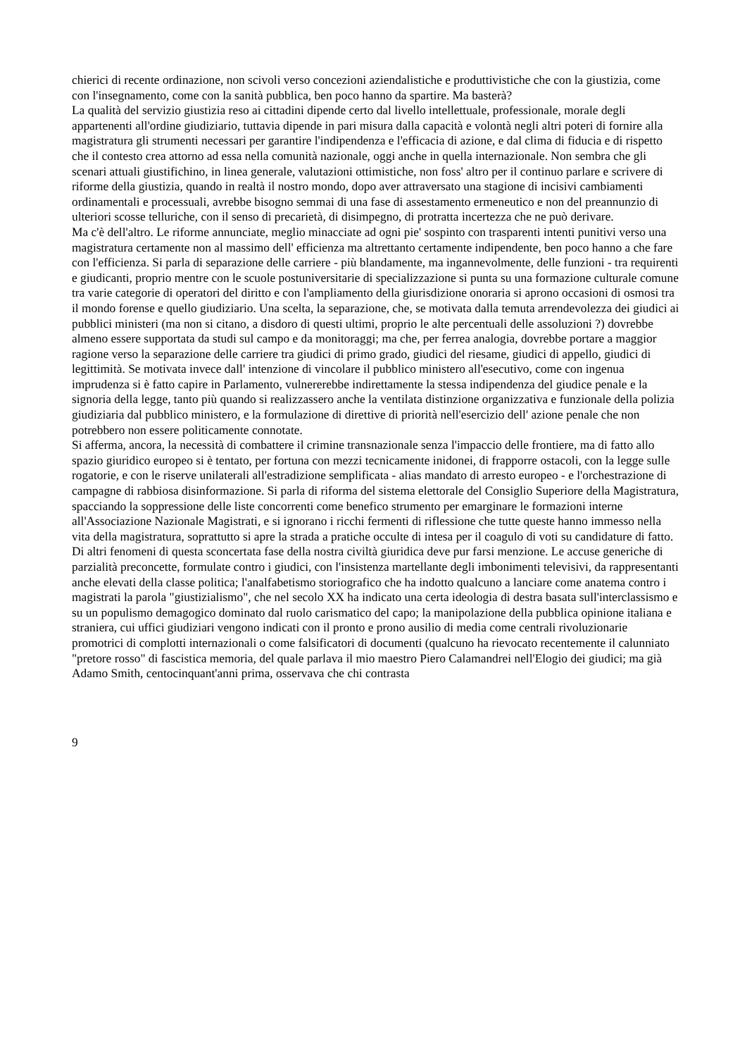chierici di recente ordinazione, non scivoli verso concezioni aziendalistiche e produttivistiche che con la giustizia, come con l'insegnamento, come con la sanità pubblica, ben poco hanno da spartire. Ma basterà?
La qualità del servizio giustizia reso ai cittadini dipende certo dal livello intellettuale, professionale, morale degli appartenenti all'ordine giudiziario, tuttavia dipende in pari misura dalla capacità e volontà negli altri poteri di fornire alla magistratura gli strumenti necessari per garantire l'indipendenza e l'efficacia di azione, e dal clima di fiducia e di rispetto che il contesto crea attorno ad essa nella comunità nazionale, oggi anche in quella internazionale. Non sembra che gli scenari attuali giustifichino, in linea generale, valutazioni ottimistiche, non foss' altro per il continuo parlare e scrivere di riforme della giustizia, quando in realtà il nostro mondo, dopo aver attraversato una stagione di incisivi cambiamenti ordinamentali e processuali, avrebbe bisogno semmai di una fase di assestamento ermeneutico e non del preannunzio di ulteriori scosse telluriche, con il senso di precarietà, di disimpegno, di protratta incertezza che ne può derivare.
Ma c'è dell'altro. Le riforme annunciate, meglio minacciate ad ogni pie' sospinto con trasparenti intenti punitivi verso una magistratura certamente non al massimo dell' efficienza ma altrettanto certamente indipendente, ben poco hanno a che fare con l'efficienza. Si parla di separazione delle carriere - più blandamente, ma ingannevolmente, delle funzioni - tra requirenti e giudicanti, proprio mentre con le scuole postuniversitarie di specializzazione si punta su una formazione culturale comune tra varie categorie di operatori del diritto e con l'ampliamento della giurisdizione onoraria si aprono occasioni di osmosi tra il mondo forense e quello giudiziario. Una scelta, la separazione, che, se motivata dalla temuta arrendevolezza dei giudici ai pubblici ministeri (ma non si citano, a disdoro di questi ultimi, proprio le alte percentuali delle assoluzioni ?) dovrebbe almeno essere supportata da studi sul campo e da monitoraggi; ma che, per ferrea analogia, dovrebbe portare a maggior ragione verso la separazione delle carriere tra giudici di primo grado, giudici del riesame, giudici di appello, giudici di legittimità. Se motivata invece dall' intenzione di vincolare il pubblico ministero all'esecutivo, come con ingenua imprudenza si è fatto capire in Parlamento, vulnererebbe indirettamente la stessa indipendenza del giudice penale e la signoria della legge, tanto più quando si realizzassero anche la ventilata distinzione organizzativa e funzionale della polizia giudiziaria dal pubblico ministero, e la formulazione di direttive di priorità nell'esercizio dell' azione penale che non potrebbero non essere politicamente connotate.
Si afferma, ancora, la necessità di combattere il crimine transnazionale senza l'impaccio delle frontiere, ma di fatto allo spazio giuridico europeo si è tentato, per fortuna con mezzi tecnicamente inidonei, di frapporre ostacoli, con la legge sulle rogatorie, e con le riserve unilaterali all'estradizione semplificata - alias mandato di arresto europeo - e l'orchestrazione di campagne di rabbiosa disinformazione. Si parla di riforma del sistema elettorale del Consiglio Superiore della Magistratura, spacciando la soppressione delle liste concorrenti come benefico strumento per emarginare le formazioni interne all'Associazione Nazionale Magistrati, e si ignorano i ricchi fermenti di riflessione che tutte queste hanno immesso nella vita della magistratura, soprattutto si apre la strada a pratiche occulte di intesa per il coagulo di voti su candidature di fatto.
Di altri fenomeni di questa sconcertata fase della nostra civiltà giuridica deve pur farsi menzione. Le accuse generiche di parzialità preconcette, formulate contro i giudici, con l'insistenza martellante degli imbonimenti televisivi, da rappresentanti anche elevati della classe politica; l'analfabetismo storiografico che ha indotto qualcuno a lanciare come anatema contro i magistrati la parola "giustizialismo", che nel secolo XX ha indicato una certa ideologia di destra basata sull'interclassismo e su un populismo demagogico dominato dal ruolo carismatico del capo; la manipolazione della pubblica opinione italiana e straniera, cui uffici giudiziari vengono indicati con il pronto e prono ausilio di media come centrali rivoluzionarie promotrici di complotti internazionali o come falsificatori di documenti (qualcuno ha rievocato recentemente il calunniato "pretore rosso" di fascistica memoria, del quale parlava il mio maestro Piero Calamandrei nell'Elogio dei giudici; ma già Adamo Smith, centocinquant'anni prima, osservava che chi contrasta
9